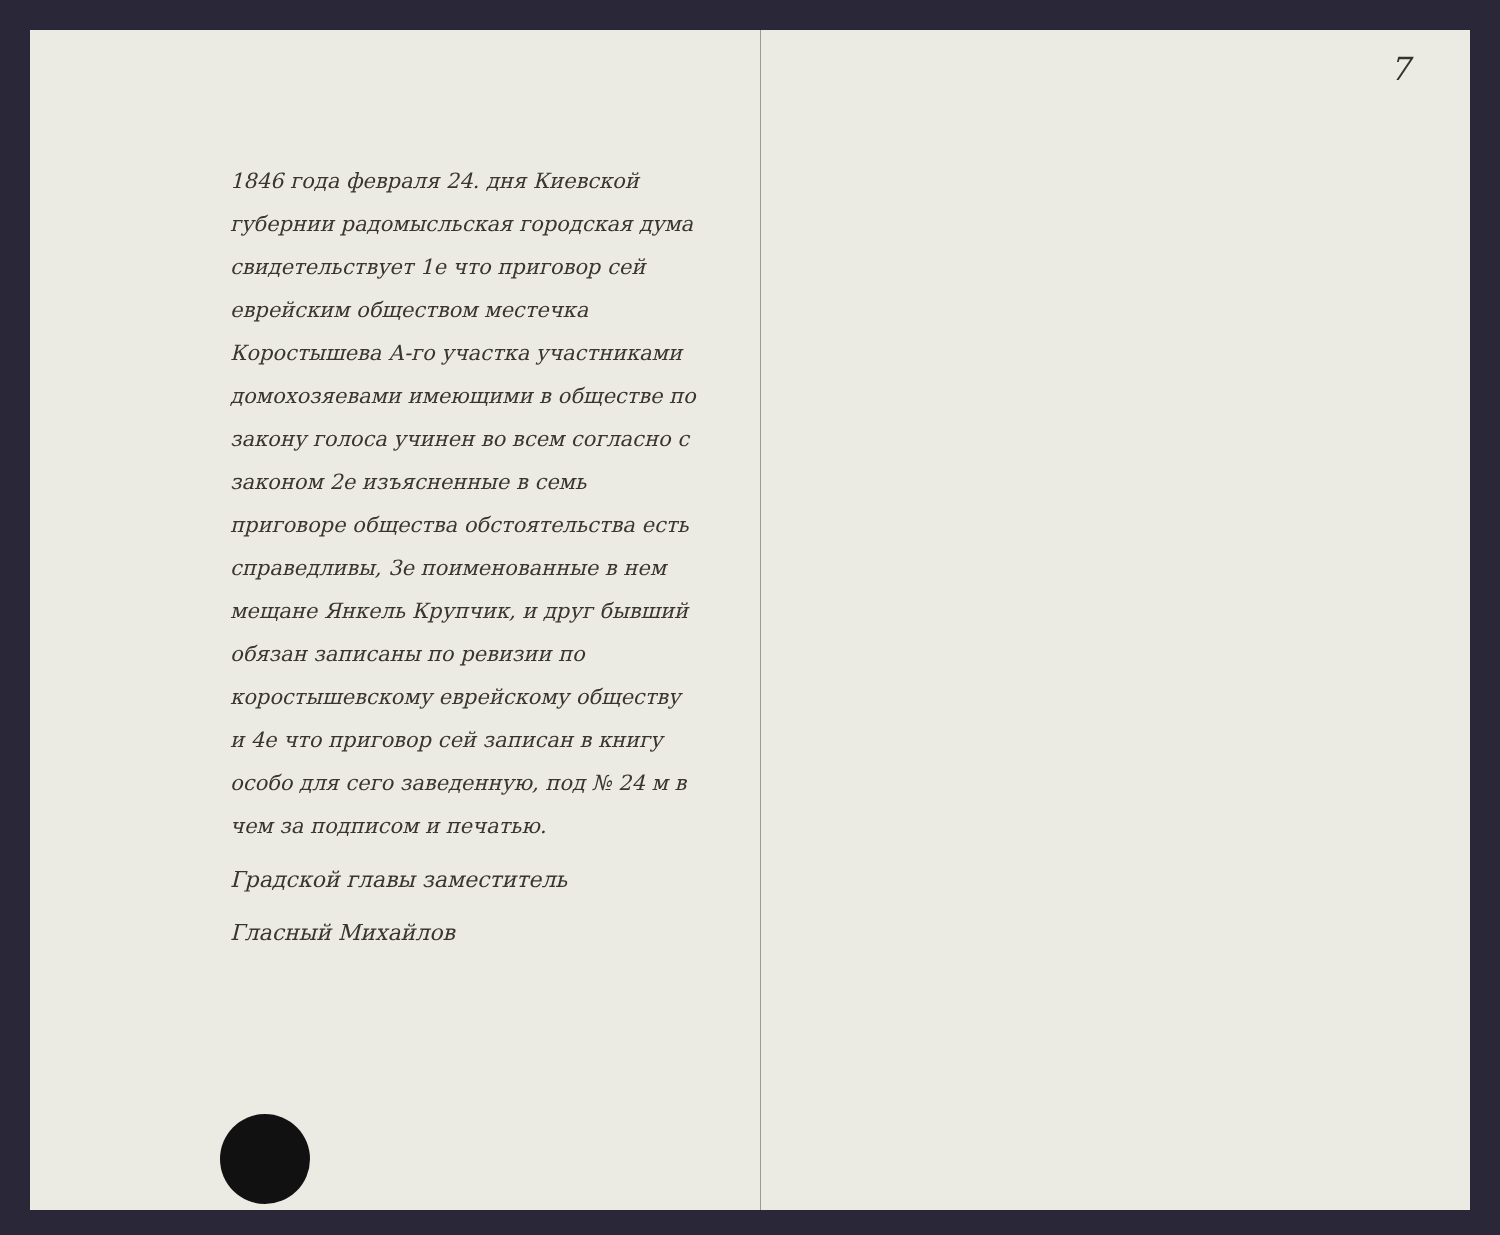1846 года февраля 24. дня Киевской губернии радомысльская городская дума свидетельствует 1е что приговор сей еврейским обществом местечка Коростышева А-го участка участниками домохозяевами имеющими в обществе по закону голоса учинен во всем согласно с законом 2е изъясненные в семь приговоре общества обстоятельства есть справедливы, 3е поименованные в нем мещане Янкель Крупчик, и друг бывший обязан записаны по ревизии по коростышевскому еврейскому обществу и 4е что приговор сей записан в книгу особо для сего заведенную, под № 24 м в чем за подписом и печатью.
Градской главы заместитель
Гласный Михайлов
7